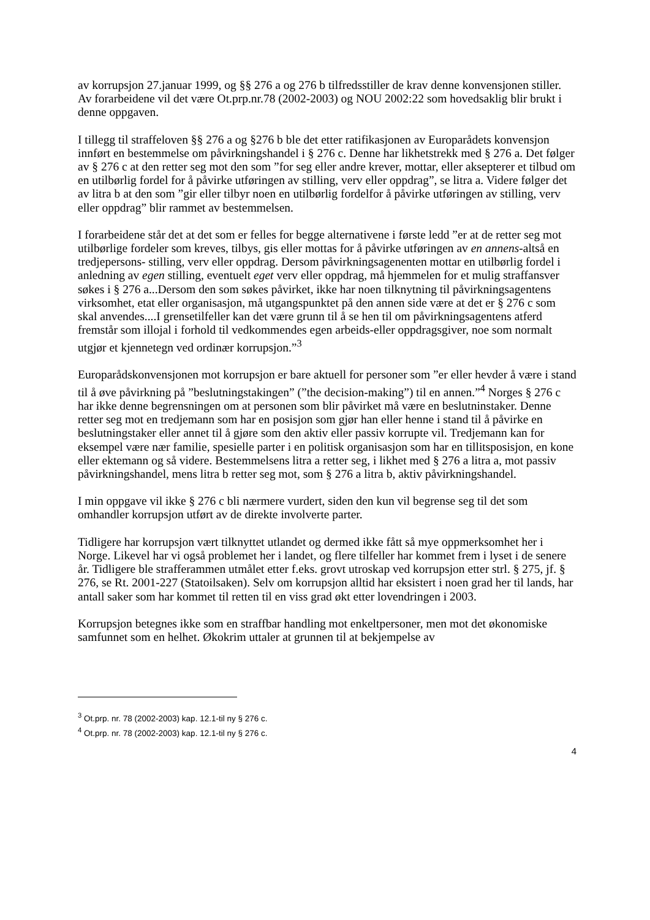av korrupsjon 27.januar 1999, og §§ 276 a og 276 b tilfredsstiller de krav denne konvensjonen stiller. Av forarbeidene vil det være Ot.prp.nr.78 (2002-2003) og NOU 2002:22 som hovedsaklig blir brukt i denne oppgaven.
I tillegg til straffeloven §§ 276 a og §276 b ble det etter ratifikasjonen av Europarådets konvensjon innført en bestemmelse om påvirkningshandel i § 276 c. Denne har likhetstrekk med § 276 a. Det følger av § 276 c at den retter seg mot den som ”for seg eller andre krever, mottar, eller aksepterer et tilbud om en utilbørlig fordel for å påvirke utføringen av stilling, verv eller oppdrag”, se litra a. Videre følger det av litra b at den som ”gir eller tilbyr noen en utilbørlig fordelfor å påvirke utføringen av stilling, verv eller oppdrag” blir rammet av bestemmelsen.
I forarbeidene står det at det som er felles for begge alternativene i første ledd ”er at de retter seg mot utilbørlige fordeler som kreves, tilbys, gis eller mottas for å påvirke utføringen av en annens-altså en tredjepersons- stilling, verv eller oppdrag. Dersom påvirkningsagenenten mottar en utilbørlig fordel i anledning av egen stilling, eventuelt eget verv eller oppdrag, må hjemmelen for et mulig straffansver søkes i § 276 a...Dersom den som søkes påvirket, ikke har noen tilknytning til påvirkningsagentens virksomhet, etat eller organisasjon, må utgangspunktet på den annen side være at det er § 276 c som skal anvendes....I grensetilfeller kan det være grunn til å se hen til om påvirkningsagentens atferd fremstår som illojal i forhold til vedkommendes egen arbeids-eller oppdragsgiver, noe som normalt utgjør et kjennetegn ved ordinær korrupsjon.”<sup>3</sup>
Europarådskonvensjonen mot korrupsjon er bare aktuell for personer som ”er eller hevder å være i stand til å øve påvirkning på ”beslutningstakingen” (”the decision-making”) til en annen.”<sup>4</sup> Norges § 276 c har ikke denne begrensningen om at personen som blir påvirket må være en beslutninstaker. Denne retter seg mot en tredjemann som har en posisjon som gjør han eller henne i stand til å påvirke en beslutningstaker eller annet til å gjøre som den aktiv eller passiv korrupte vil. Tredjemann kan for eksempel være nær familie, spesielle parter i en politisk organisasjon som har en tillitsposisjon, en kone eller ektemann og så videre. Bestemmelsens litra a retter seg, i likhet med § 276 a litra a, mot passiv påvirkningshandel, mens litra b retter seg mot, som § 276 a litra b, aktiv påvirkningshandel.
I min oppgave vil ikke § 276 c bli nærmere vurdert, siden den kun vil begrense seg til det som omhandler korrupsjon utført av de direkte involverte parter.
Tidligere har korrupsjon vært tilknyttet utlandet og dermed ikke fått så mye oppmerksomhet her i Norge. Likevel har vi også problemet her i landet, og flere tilfeller har kommet frem i lyset i de senere år. Tidligere ble strafferammen utmålet etter f.eks. grovt utroskap ved korrupsjon etter strl. § 275, jf. § 276, se Rt. 2001-227 (Statoilsaken). Selv om korrupsjon alltid har eksistert i noen grad her til lands, har antall saker som har kommet til retten til en viss grad økt etter lovendringen i 2003.
Korrupsjon betegnes ikke som en straffbar handling mot enkeltpersoner, men mot det økonomiske samfunnet som en helhet. Økokrim uttaler at grunnen til at bekjempelse av
<sup>3</sup> Ot.prp. nr. 78 (2002-2003) kap. 12.1-til ny § 276 c.
<sup>4</sup> Ot.prp. nr. 78 (2002-2003) kap. 12.1-til ny § 276 c.
4